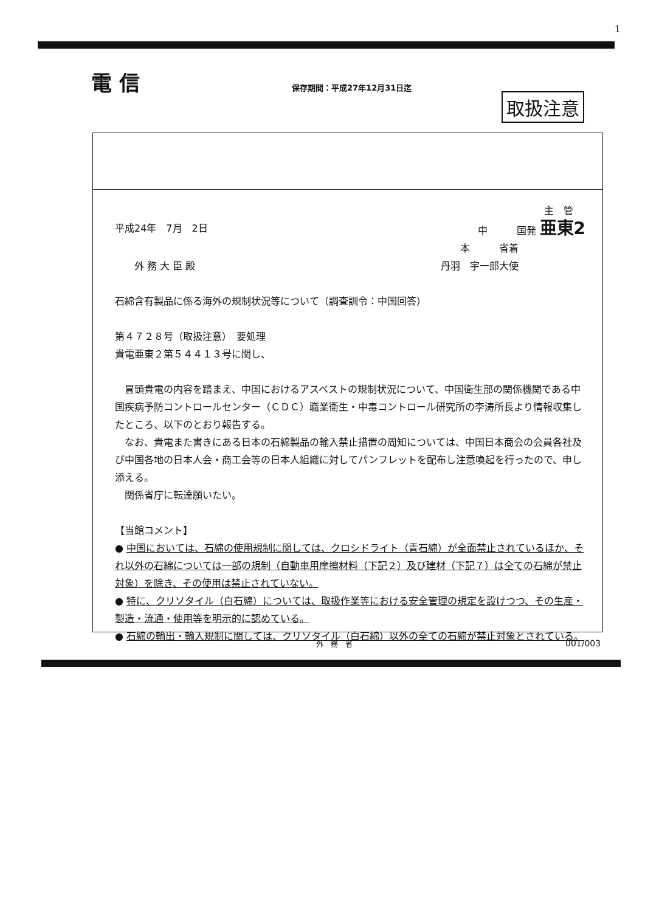1
電 信 保存期間：平成27年12月31日迄
取扱注意
主　管
平成24年　7月　2日 中　　　国発 亜東2
本　　　省着
　　外 務 大 臣 殿 丹羽　宇一郎大使
石綿含有製品に係る海外の規制状況等について（調査訓令：中国回答）
第４７２８号（取扱注意）　要処理
貴電亜東２第５４４１３号に関し、
　冒頭貴電の内容を踏まえ、中国におけるアスベストの規制状況について、中国衛生部の関係機関である中国疾病予防コントロールセンター（ＣＤＣ）職業衛生・中毒コントロール研究所の李涛所長より情報収集したところ、以下のとおり報告する。
　なお、貴電また書きにある日本の石綿製品の輸入禁止措置の周知については、中国日本商会の会員各社及び中国各地の日本人会・商工会等の日本人組織に対してパンフレットを配布し注意喚起を行ったので、申し添える。
　関係省庁に転達願いたい。
【当館コメント】
● 中国においては、石綿の使用規制に関しては、クロシドライト（青石綿）が全面禁止されているほか、それ以外の石綿については一部の規制（自動車用摩擦材料（下記２）及び建材（下記７）は全ての石綿が禁止対象）を除き、その使用は禁止されていない。
● 特に、クリソタイル（白石綿）については、取扱作業等における安全管理の規定を設けつつ、その生産・製造・流通・使用等を明示的に認めている。
● 石綿の輸出・輸入規制に関しては、クリソタイル（白石綿）以外の全ての石綿が禁止対象とされている。
外　務　省 001/003